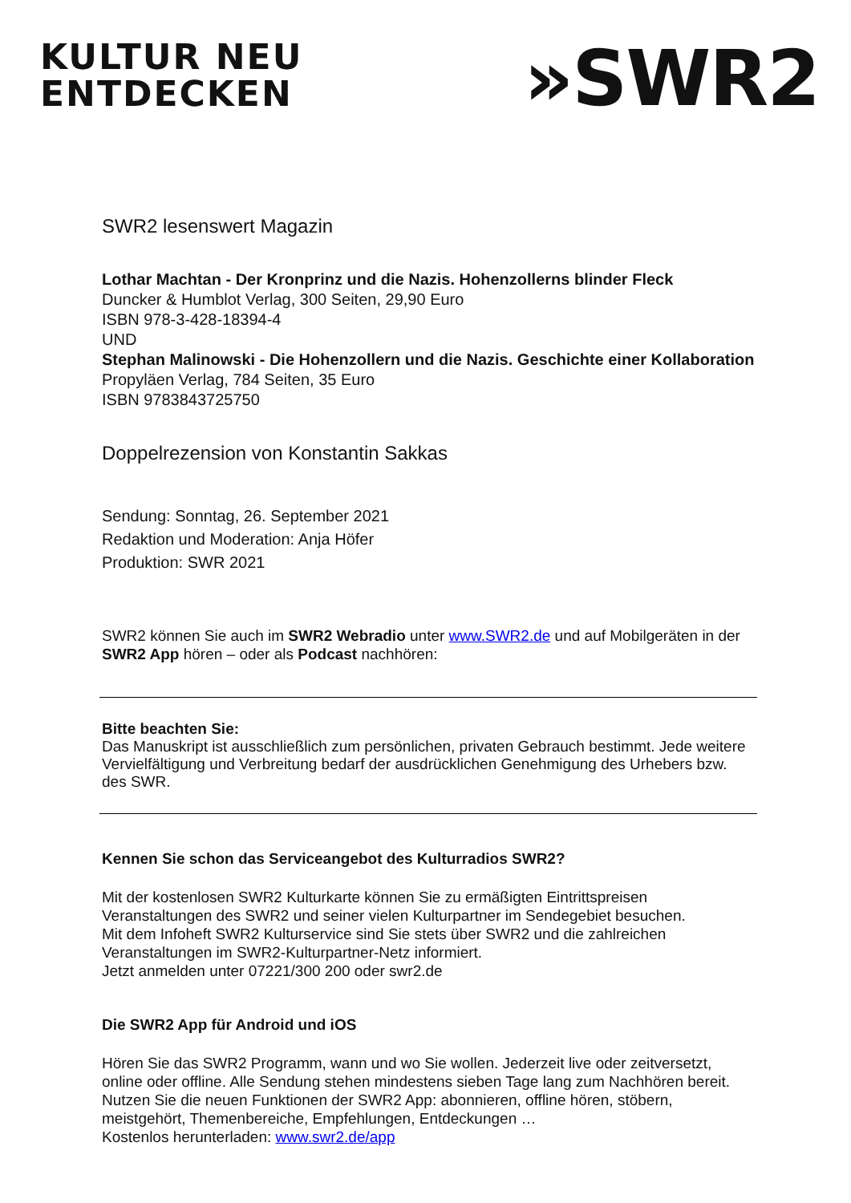KULTUR NEU
ENTDECKEN
»SWR2
SWR2 lesenswert Magazin
Lothar Machtan - Der Kronprinz und die Nazis. Hohenzollerns blinder Fleck
Duncker & Humblot Verlag, 300 Seiten, 29,90 Euro
ISBN 978-3-428-18394-4
UND
Stephan Malinowski - Die Hohenzollern und die Nazis. Geschichte einer Kollaboration
Propyläen Verlag, 784 Seiten, 35 Euro
ISBN 9783843725750
Doppelrezension von Konstantin Sakkas
Sendung: Sonntag, 26. September 2021
Redaktion und Moderation: Anja Höfer
Produktion: SWR 2021
SWR2 können Sie auch im SWR2 Webradio unter www.SWR2.de und auf Mobilgeräten in der SWR2 App hören – oder als Podcast nachhören:
Bitte beachten Sie:
Das Manuskript ist ausschließlich zum persönlichen, privaten Gebrauch bestimmt. Jede weitere Vervielfältigung und Verbreitung bedarf der ausdrücklichen Genehmigung des Urhebers bzw. des SWR.
Kennen Sie schon das Serviceangebot des Kulturradios SWR2?
Mit der kostenlosen SWR2 Kulturkarte können Sie zu ermäßigten Eintrittspreisen Veranstaltungen des SWR2 und seiner vielen Kulturpartner im Sendegebiet besuchen.
Mit dem Infoheft SWR2 Kulturservice sind Sie stets über SWR2 und die zahlreichen Veranstaltungen im SWR2-Kulturpartner-Netz informiert.
Jetzt anmelden unter 07221/300 200 oder swr2.de
Die SWR2 App für Android und iOS
Hören Sie das SWR2 Programm, wann und wo Sie wollen. Jederzeit live oder zeitversetzt, online oder offline. Alle Sendung stehen mindestens sieben Tage lang zum Nachhören bereit. Nutzen Sie die neuen Funktionen der SWR2 App: abonnieren, offline hören, stöbern, meistgehört, Themenbereiche, Empfehlungen, Entdeckungen …
Kostenlos herunterladen: www.swr2.de/app